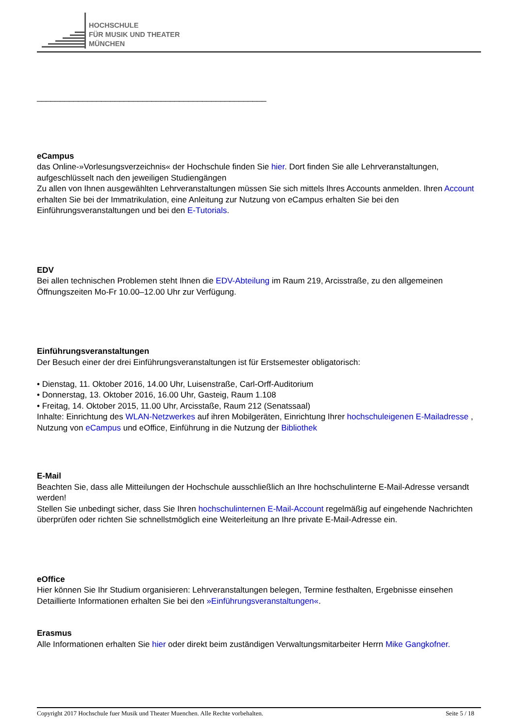HOCHSCHULE
FÜR MUSIK UND THEATER
MÜNCHEN
__________________________________________________
eCampus
das Online-»Vorlesungsverzeichnis« der Hochschule finden Sie hier. Dort finden Sie alle Lehrveranstaltungen, aufgeschlüsselt nach den jeweiligen Studiengängen
Zu allen von Ihnen ausgewählten Lehrveranstaltungen müssen Sie sich mittels Ihres Accounts anmelden. Ihren Account erhalten Sie bei der Immatrikulation, eine Anleitung zur Nutzung von eCampus erhalten Sie bei den Einführungsveranstaltungen und bei den E-Tutorials.
EDV
Bei allen technischen Problemen steht Ihnen die EDV-Abteilung im Raum 219, Arcisstraße, zu den allgemeinen Öffnungszeiten Mo-Fr 10.00–12.00 Uhr zur Verfügung.
Einführungsveranstaltungen
Der Besuch einer der drei Einführungsveranstaltungen ist für Erstsemester obligatorisch:
• Dienstag, 11. Oktober 2016, 14.00 Uhr, Luisenstraße, Carl-Orff-Auditorium
• Donnerstag, 13. Oktober 2016, 16.00 Uhr, Gasteig, Raum 1.108
• Freitag, 14. Oktober 2015, 11.00 Uhr, Arcisstaße, Raum 212 (Senatssaal)
Inhalte: Einrichtung des WLAN-Netzwerkes auf ihren Mobilgeräten, Einrichtung Ihrer hochschuleigenen E-Mailadresse , Nutzung von eCampus und eOffice, Einführung in die Nutzung der Bibliothek
E-Mail
Beachten Sie, dass alle Mitteilungen der Hochschule ausschließlich an Ihre hochschulinterne E-Mail-Adresse versandt werden!
Stellen Sie unbedingt sicher, dass Sie Ihren hochschulinternen E-Mail-Account regelmäßig auf eingehende Nachrichten überprüfen oder richten Sie schnellstmöglich eine Weiterleitung an Ihre private E-Mail-Adresse ein.
eOffice
Hier können Sie Ihr Studium organisieren: Lehrveranstaltungen belegen, Termine festhalten, Ergebnisse einsehen
Detaillierte Informationen erhalten Sie bei den »Einführungsveranstaltungen«.
Erasmus
Alle Informationen erhalten Sie hier oder direkt beim zuständigen Verwaltungsmitarbeiter Herrn Mike Gangkofner.
Copyright 2017 Hochschule fuer Musik und Theater Muenchen. Alle Rechte vorbehalten. Seite 5 / 18